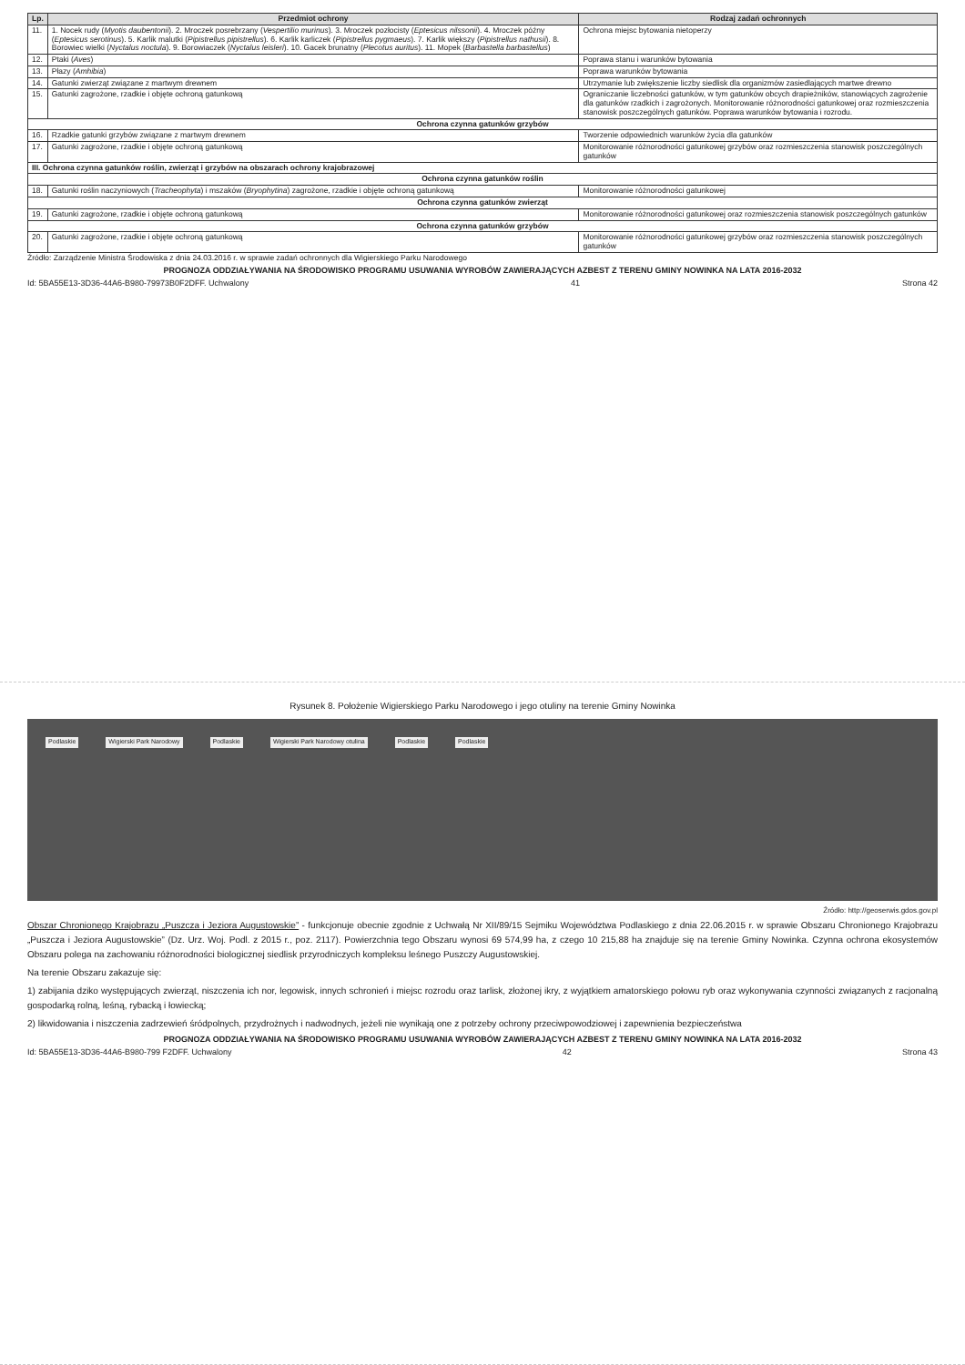| Lp. | Przedmiot ochrony | Rodzaj zadań ochronnych |
| --- | --- | --- |
| 11. | 1. Nocek rudy ( Myotis daubentonii ). 2. Mroczek posrebrzany ( Vespertilio murinus ). 3. Mroczek pozłocisty ( Eptesicus nilssonii ). 4. Mroczek późny ( Eptesicus serotinus ). 5. Karlik malutki ( Pipistrellus pipistrellus ). 6. Karlik karliczek ( Pipistrellus pygmaeus ). 7. Karlik większy ( Pipistrellus nathusii ). 8. Borowiec wielki ( Nyctalus noctula ). 9. Borowiaczek ( Nyctalus leisleri ). 10. Gacek brunatny ( Plecotus auritus ). 11. Mopek ( Barbastella barbastellus ) | Ochrona miejsc bytowania nietoperzy |
| 12. | Ptaki ( Aves ) | Poprawa stanu i warunków bytowania |
| 13. | Płazy ( Amhibia ) | Poprawa warunków bytowania |
| 14. | Gatunki zwierząt związane z martwym drewnem | Utrzymanie lub zwiększenie liczby siedlisk dla organizmów zasiedlających martwe drewno |
| 15. | Gatunki zagrożone, rzadkie i objęte ochroną gatunkową | Ograniczanie liczebności gatunków, w tym gatunków obcych drapieżników, stanowiących zagrożenie dla gatunków rzadkich i zagrożonych. Monitorowanie różnorodności gatunkowej oraz rozmieszczenia stanowisk poszczególnych gatunków. Poprawa warunków bytowania i rozrodu. |
| Ochrona czynna gatunków grzybów | | |
| 16. | Rzadkie gatunki grzybów związane z martwym drewnem | Tworzenie odpowiednich warunków życia dla gatunków |
| 17. | Gatunki zagrożone, rzadkie i objęte ochroną gatunkową | Monitorowanie różnorodności gatunkowej grzybów oraz rozmieszczenia stanowisk poszczególnych gatunków |
| III. Ochrona czynna gatunków roślin, zwierząt i grzybów na obszarach ochrony krajobrazowej | | |
| Ochrona czynna gatunków roślin | | |
| 18. | Gatunki roślin naczyniowych ( Tracheophyta ) i mszaków ( Bryophytina ) zagrożone, rzadkie i objęte ochroną gatunkową | Monitorowanie różnorodności gatunkowej |
| Ochrona czynna gatunków zwierząt | | |
| 19. | Gatunki zagrożone, rzadkie i objęte ochroną gatunkową | Monitorowanie różnorodności gatunkowej oraz rozmieszczenia stanowisk poszczególnych gatunków |
| Ochrona czynna gatunków grzybów | | |
| 20. | Gatunki zagrożone, rzadkie i objęte ochroną gatunkową | Monitorowanie różnorodności gatunkowej grzybów oraz rozmieszczenia stanowisk poszczególnych gatunków |
Źródło: Zarządzenie Ministra Środowiska z dnia 24.03.2016 r. w sprawie zadań ochronnych dla Wigierskiego Parku Narodowego
PROGNOZA ODDZIAŁYWANIA NA ŚRODOWISKO PROGRAMU USUWANIA WYROBÓW ZAWIERAJĄCYCH AZBEST Z TERENU GMINY NOWINKA NA LATA 2016-2032
Id: 5BA55E13-3D36-44A6-B980-79973B0F2DFF. Uchwalony 41 Strona 42
Rysunek 8. Położenie Wigierskiego Parku Narodowego i jego otuliny na terenie Gminy Nowinka
Podlaskie Wigierski Park Narodowy Podlaskie Wigierski Park Narodowy otulina Podlaskie Podlaskie
Źródło: http://geoserwis.gdos.gov.pl
Obszar Chronionego Krajobrazu „Puszcza i Jeziora Augustowskie” - funkcjonuje obecnie zgodnie z Uchwałą Nr XII/89/15 Sejmiku Województwa Podlaskiego z dnia 22.06.2015 r. w sprawie Obszaru Chronionego Krajobrazu „Puszcza i Jeziora Augustowskie” (Dz. Urz. Woj. Podl. z 2015 r., poz. 2117). Powierzchnia tego Obszaru wynosi 69 574,99 ha, z czego 10 215,88 ha znajduje się na terenie Gminy Nowinka. Czynna ochrona ekosystemów Obszaru polega na zachowaniu różnorodności biologicznej siedlisk przyrodniczych kompleksu leśnego Puszczy Augustowskiej.
Na terenie Obszaru zakazuje się:
1) zabijania dziko występujących zwierząt, niszczenia ich nor, legowisk, innych schronień i miejsc rozrodu oraz tarlisk, złożonej ikry, z wyjątkiem amatorskiego połowu ryb oraz wykonywania czynności związanych z racjonalną gospodarką rolną, leśną, rybacką i łowiecką;
2) likwidowania i niszczenia zadrzewień śródpolnych, przydrożnych i nadwodnych, jeżeli nie wynikają one z potrzeby ochrony przeciwpowodziowej i zapewnienia bezpieczeństwa
PROGNOZA ODDZIAŁYWANIA NA ŚRODOWISKO PROGRAMU USUWANIA WYROBÓW ZAWIERAJĄCYCH AZBEST Z TERENU GMINY NOWINKA NA LATA 2016-2032
Id: 5BA55E13-3D36-44A6-B980-799 F2DFF. Uchwalony 42 Strona 43